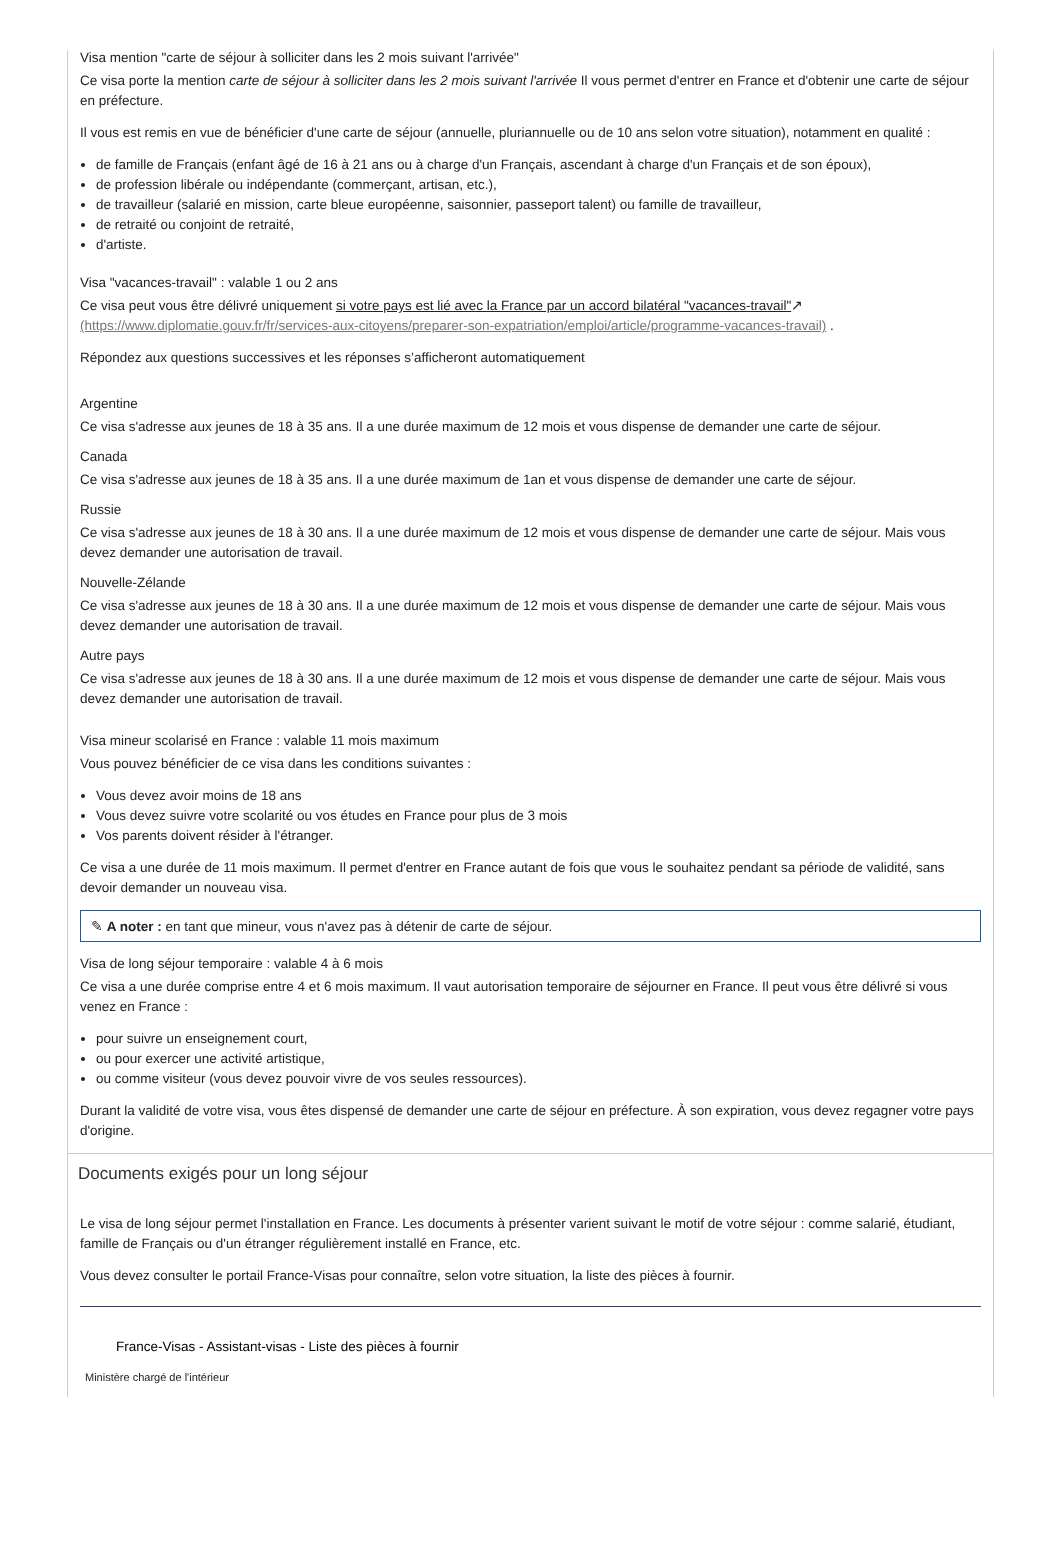Visa mention "carte de séjour à solliciter dans les 2 mois suivant l'arrivée"
Ce visa porte la mention carte de séjour à solliciter dans les 2 mois suivant l'arrivée Il vous permet d'entrer en France et d'obtenir une carte de séjour en préfecture.
Il vous est remis en vue de bénéficier d'une carte de séjour (annuelle, pluriannuelle ou de 10 ans selon votre situation), notamment en qualité :
de famille de Français (enfant âgé de 16 à 21 ans ou à charge d'un Français, ascendant à charge d'un Français et de son époux),
de profession libérale ou indépendante (commerçant, artisan, etc.),
de travailleur (salarié en mission, carte bleue européenne, saisonnier, passeport talent) ou famille de travailleur,
de retraité ou conjoint de retraité,
d'artiste.
Visa "vacances-travail" : valable 1 ou 2 ans
Ce visa peut vous être délivré uniquement si votre pays est lié avec la France par un accord bilatéral "vacances-travail"↗ (https://www.diplomatie.gouv.fr/fr/services-aux-citoyens/preparer-son-expatriation/emploi/article/programme-vacances-travail) .
Répondez aux questions successives et les réponses s’afficheront automatiquement
Argentine
Ce visa s'adresse aux jeunes de 18 à 35 ans. Il a une durée maximum de 12 mois et vous dispense de demander une carte de séjour.
Canada
Ce visa s'adresse aux jeunes de 18 à 35 ans. Il a une durée maximum de 1an et vous dispense de demander une carte de séjour.
Russie
Ce visa s'adresse aux jeunes de 18 à 30 ans. Il a une durée maximum de 12 mois et vous dispense de demander une carte de séjour. Mais vous devez demander une autorisation de travail.
Nouvelle-Zélande
Ce visa s'adresse aux jeunes de 18 à 30 ans. Il a une durée maximum de 12 mois et vous dispense de demander une carte de séjour. Mais vous devez demander une autorisation de travail.
Autre pays
Ce visa s'adresse aux jeunes de 18 à 30 ans. Il a une durée maximum de 12 mois et vous dispense de demander une carte de séjour. Mais vous devez demander une autorisation de travail.
Visa mineur scolarisé en France : valable 11 mois maximum
Vous pouvez bénéficier de ce visa dans les conditions suivantes :
Vous devez avoir moins de 18 ans
Vous devez suivre votre scolarité ou vos études en France pour plus de 3 mois
Vos parents doivent résider à l'étranger.
Ce visa a une durée de 11 mois maximum. Il permet d'entrer en France autant de fois que vous le souhaitez pendant sa période de validité, sans devoir demander un nouveau visa.
✎ A noter : en tant que mineur, vous n'avez pas à détenir de carte de séjour.
Visa de long séjour temporaire : valable 4 à 6 mois
Ce visa a une durée comprise entre 4 et 6 mois maximum. Il vaut autorisation temporaire de séjourner en France. Il peut vous être délivré si vous venez en France :
pour suivre un enseignement court,
ou pour exercer une activité artistique,
ou comme visiteur (vous devez pouvoir vivre de vos seules ressources).
Durant la validité de votre visa, vous êtes dispensé de demander une carte de séjour en préfecture. À son expiration, vous devez regagner votre pays d'origine.
Documents exigés pour un long séjour
Le visa de long séjour permet l'installation en France. Les documents à présenter varient suivant le motif de votre séjour : comme salarié, étudiant, famille de Français ou d'un étranger régulièrement installé en France, etc.
Vous devez consulter le portail France-Visas pour connaître, selon votre situation, la liste des pièces à fournir.
France-Visas - Assistant-visas - Liste des pièces à fournir
Ministère chargé de l'intérieur